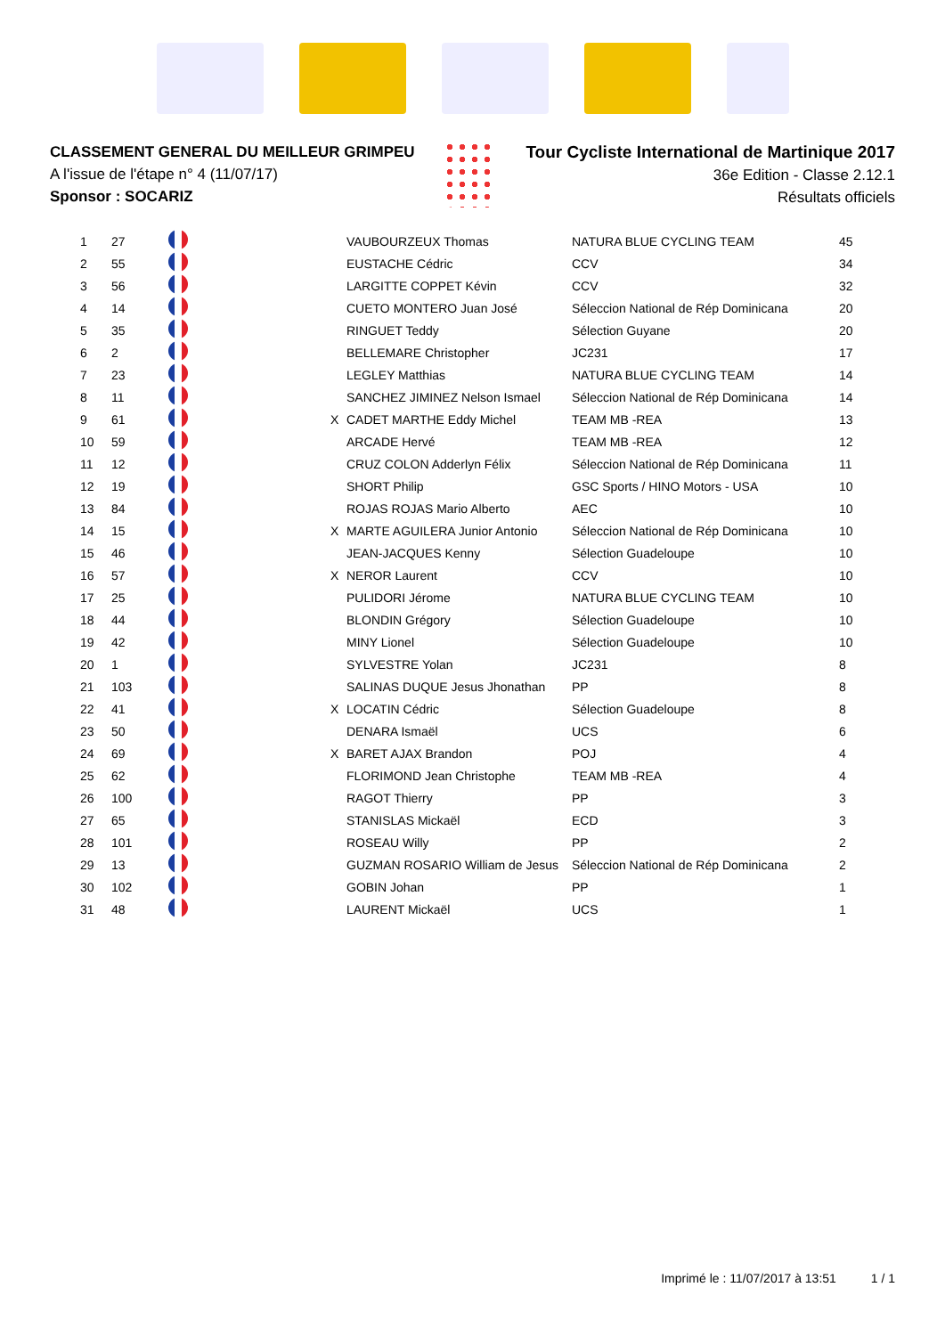CLASSEMENT GENERAL DU MEILLEUR GRIMPEU
A l'issue de l'étape n° 4 (11/07/17)
Sponsor : SOCARIZ
Tour Cycliste International de Martinique 2017
36e Edition - Classe 2.12.1
Résultats officiels
| 1 | 27 | | | VAUBOURZEUX Thomas | NATURA BLUE CYCLING TEAM | 45 |
| 2 | 55 | | | EUSTACHE Cédric | CCV | 34 |
| 3 | 56 | | | LARGITTE COPPET Kévin | CCV | 32 |
| 4 | 14 | | | CUETO MONTERO Juan José | Séleccion National de Rép Dominicana | 20 |
| 5 | 35 | | | RINGUET Teddy | Sélection Guyane | 20 |
| 6 | 2 | | | BELLEMARE Christopher | JC231 | 17 |
| 7 | 23 | | | LEGLEY Matthias | NATURA BLUE CYCLING TEAM | 14 |
| 8 | 11 | | | SANCHEZ JIMINEZ Nelson Ismael | Séleccion National de Rép Dominicana | 14 |
| 9 | 61 | | X | CADET MARTHE Eddy Michel | TEAM MB -REA | 13 |
| 10 | 59 | | | ARCADE Hervé | TEAM MB -REA | 12 |
| 11 | 12 | | | CRUZ COLON Adderlyn Félix | Séleccion National de Rép Dominicana | 11 |
| 12 | 19 | | | SHORT Philip | GSC Sports / HINO Motors - USA | 10 |
| 13 | 84 | | | ROJAS ROJAS Mario Alberto | AEC | 10 |
| 14 | 15 | | X | MARTE AGUILERA Junior Antonio | Séleccion National de Rép Dominicana | 10 |
| 15 | 46 | | | JEAN-JACQUES Kenny | Sélection Guadeloupe | 10 |
| 16 | 57 | | X | NEROR Laurent | CCV | 10 |
| 17 | 25 | | | PULIDORI Jérome | NATURA BLUE CYCLING TEAM | 10 |
| 18 | 44 | | | BLONDIN Grégory | Sélection Guadeloupe | 10 |
| 19 | 42 | | | MINY Lionel | Sélection Guadeloupe | 10 |
| 20 | 1 | | | SYLVESTRE Yolan | JC231 | 8 |
| 21 | 103 | | | SALINAS DUQUE Jesus Jhonathan | PP | 8 |
| 22 | 41 | | X | LOCATIN Cédric | Sélection Guadeloupe | 8 |
| 23 | 50 | | | DENARA Ismaël | UCS | 6 |
| 24 | 69 | | X | BARET AJAX Brandon | POJ | 4 |
| 25 | 62 | | | FLORIMOND Jean Christophe | TEAM MB -REA | 4 |
| 26 | 100 | | | RAGOT Thierry | PP | 3 |
| 27 | 65 | | | STANISLAS Mickaël | ECD | 3 |
| 28 | 101 | | | ROSEAU Willy | PP | 2 |
| 29 | 13 | | | GUZMAN ROSARIO William de Jesus | Séleccion National de Rép Dominicana | 2 |
| 30 | 102 | | | GOBIN Johan | PP | 1 |
| 31 | 48 | | | LAURENT Mickaël | UCS | 1 |
Imprimé le : 11/07/2017 à 13:51 1 / 1